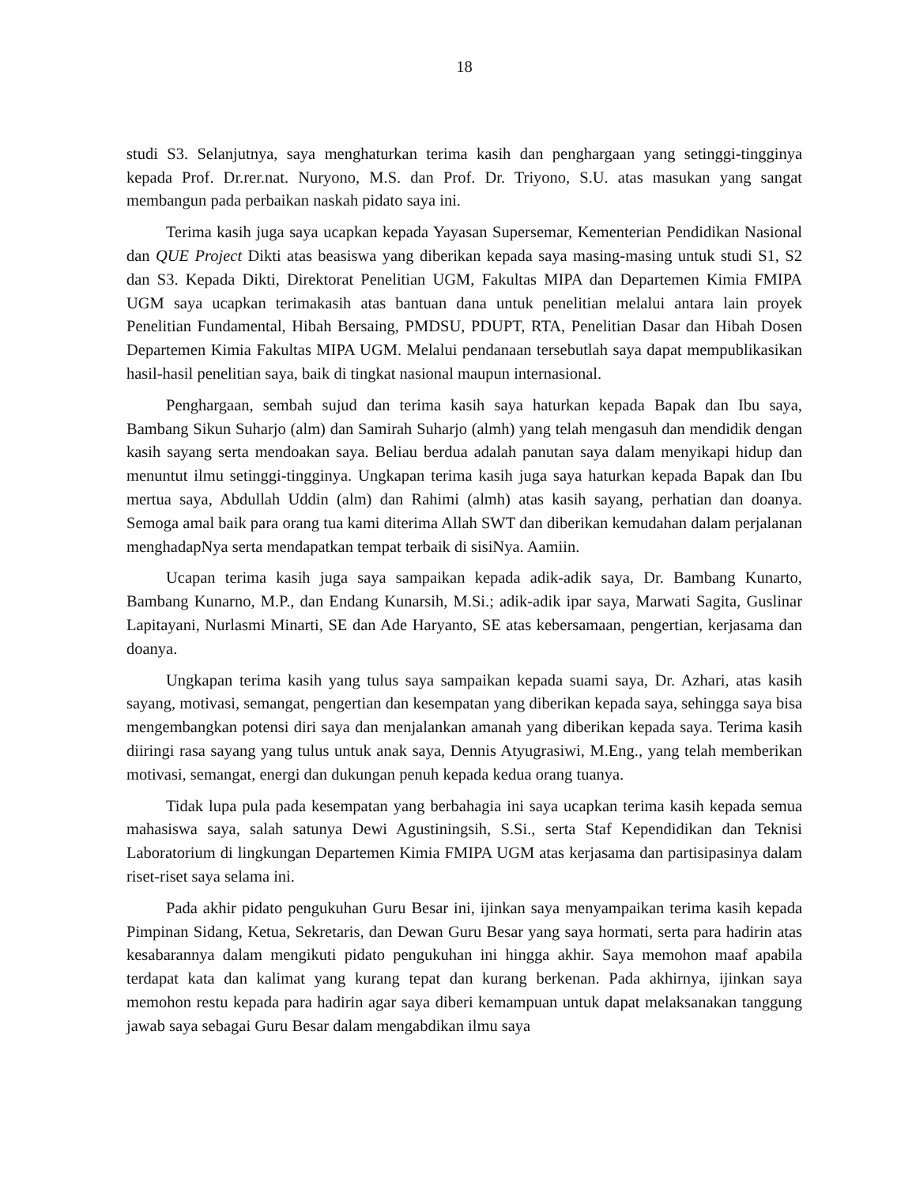18
studi S3. Selanjutnya, saya menghaturkan terima kasih dan penghargaan yang setinggi-tingginya kepada Prof. Dr.rer.nat. Nuryono, M.S. dan Prof. Dr. Triyono, S.U. atas masukan yang sangat membangun pada perbaikan naskah pidato saya ini.
Terima kasih juga saya ucapkan kepada Yayasan Supersemar, Kementerian Pendidikan Nasional dan QUE Project Dikti atas beasiswa yang diberikan kepada saya masing-masing untuk studi S1, S2 dan S3. Kepada Dikti, Direktorat Penelitian UGM, Fakultas MIPA dan Departemen Kimia FMIPA UGM saya ucapkan terimakasih atas bantuan dana untuk penelitian melalui antara lain proyek Penelitian Fundamental, Hibah Bersaing, PMDSU, PDUPT, RTA, Penelitian Dasar dan Hibah Dosen Departemen Kimia Fakultas MIPA UGM. Melalui pendanaan tersebutlah saya dapat mempublikasikan hasil-hasil penelitian saya, baik di tingkat nasional maupun internasional.
Penghargaan, sembah sujud dan terima kasih saya haturkan kepada Bapak dan Ibu saya, Bambang Sikun Suharjo (alm) dan Samirah Suharjo (almh) yang telah mengasuh dan mendidik dengan kasih sayang serta mendoakan saya. Beliau berdua adalah panutan saya dalam menyikapi hidup dan menuntut ilmu setinggi-tingginya. Ungkapan terima kasih juga saya haturkan kepada Bapak dan Ibu mertua saya, Abdullah Uddin (alm) dan Rahimi (almh) atas kasih sayang, perhatian dan doanya. Semoga amal baik para orang tua kami diterima Allah SWT dan diberikan kemudahan dalam perjalanan menghadapNya serta mendapatkan tempat terbaik di sisiNya. Aamiin.
Ucapan terima kasih juga saya sampaikan kepada adik-adik saya, Dr. Bambang Kunarto, Bambang Kunarno, M.P., dan Endang Kunarsih, M.Si.; adik-adik ipar saya, Marwati Sagita, Guslinar Lapitayani, Nurlasmi Minarti, SE dan Ade Haryanto, SE atas kebersamaan, pengertian, kerjasama dan doanya.
Ungkapan terima kasih yang tulus saya sampaikan kepada suami saya, Dr. Azhari, atas kasih sayang, motivasi, semangat, pengertian dan kesempatan yang diberikan kepada saya, sehingga saya bisa mengembangkan potensi diri saya dan menjalankan amanah yang diberikan kepada saya. Terima kasih diiringi rasa sayang yang tulus untuk anak saya, Dennis Atyugrasiwi, M.Eng., yang telah memberikan motivasi, semangat, energi dan dukungan penuh kepada kedua orang tuanya.
Tidak lupa pula pada kesempatan yang berbahagia ini saya ucapkan terima kasih kepada semua mahasiswa saya, salah satunya Dewi Agustiningsih, S.Si., serta Staf Kependidikan dan Teknisi Laboratorium di lingkungan Departemen Kimia FMIPA UGM atas kerjasama dan partisipasinya dalam riset-riset saya selama ini.
Pada akhir pidato pengukuhan Guru Besar ini, ijinkan saya menyampaikan terima kasih kepada Pimpinan Sidang, Ketua, Sekretaris, dan Dewan Guru Besar yang saya hormati, serta para hadirin atas kesabarannya dalam mengikuti pidato pengukuhan ini hingga akhir. Saya memohon maaf apabila terdapat kata dan kalimat yang kurang tepat dan kurang berkenan. Pada akhirnya, ijinkan saya memohon restu kepada para hadirin agar saya diberi kemampuan untuk dapat melaksanakan tanggung jawab saya sebagai Guru Besar dalam mengabdikan ilmu saya